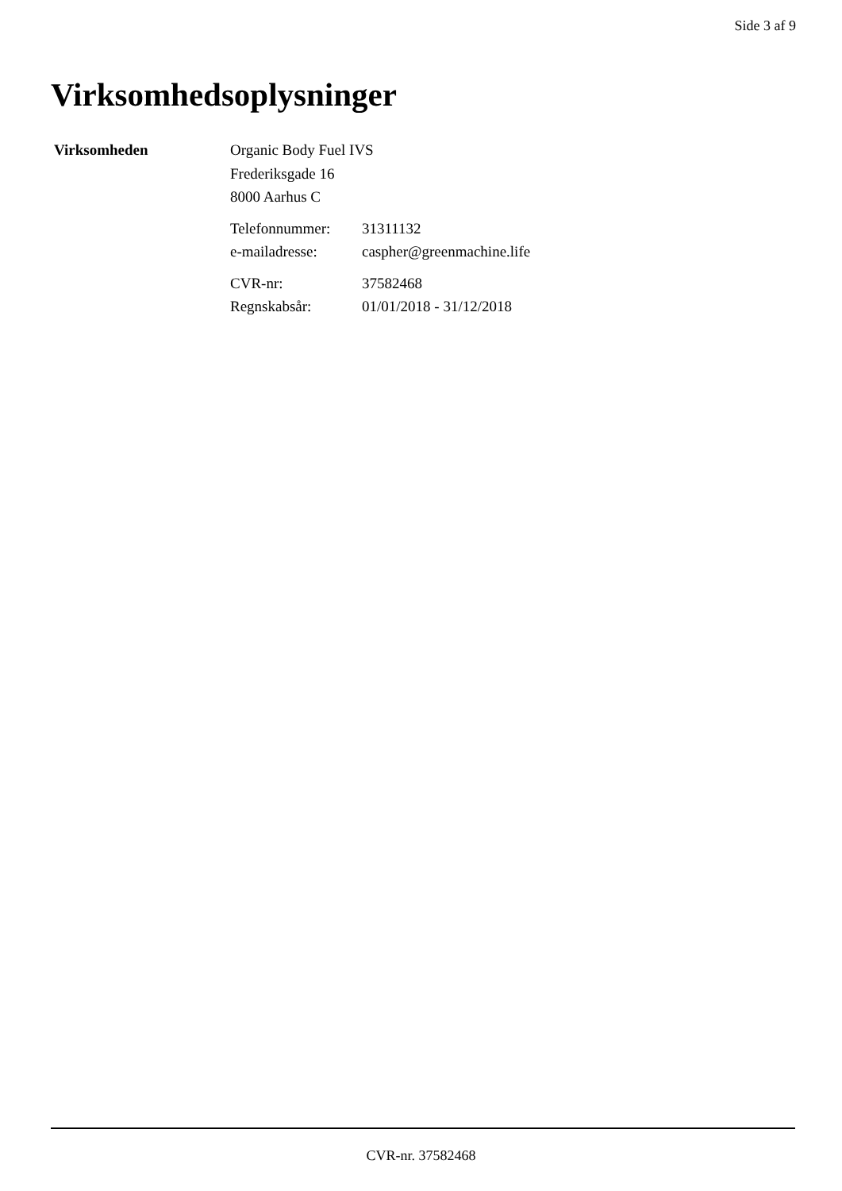Side 3 af 9
Virksomhedsoplysninger
| Virksomheden | Organic Body Fuel IVS | |
| | Frederiksgade 16 | |
| | 8000 Aarhus C | |
| | Telefonnummer: | 31311132 |
| | e-mailadresse: | caspher@greenmachine.life |
| | CVR-nr: | 37582468 |
| | Regnskabsår: | 01/01/2018 - 31/12/2018 |
CVR-nr. 37582468